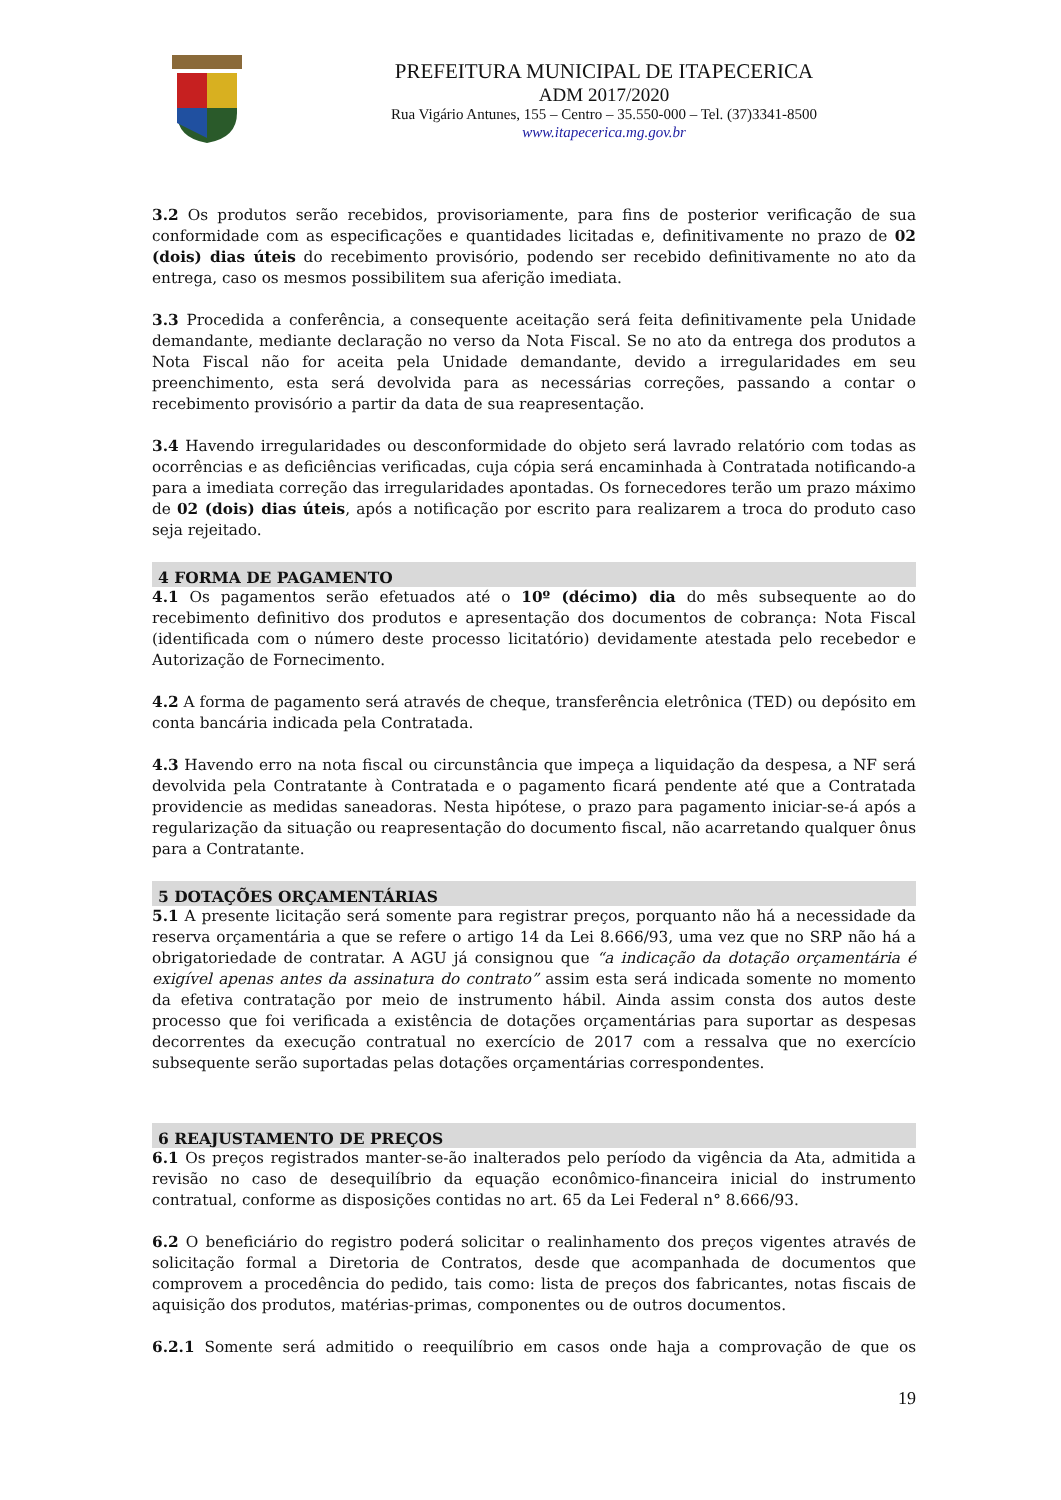PREFEITURA MUNICIPAL DE ITAPECERICA
ADM 2017/2020
Rua Vigário Antunes, 155 – Centro – 35.550-000 – Tel. (37)3341-8500
www.itapecerica.mg.gov.br
3.2 Os produtos serão recebidos, provisoriamente, para fins de posterior verificação de sua conformidade com as especificações e quantidades licitadas e, definitivamente no prazo de 02 (dois) dias úteis do recebimento provisório, podendo ser recebido definitivamente no ato da entrega, caso os mesmos possibilitem sua aferição imediata.
3.3 Procedida a conferência, a consequente aceitação será feita definitivamente pela Unidade demandante, mediante declaração no verso da Nota Fiscal. Se no ato da entrega dos produtos a Nota Fiscal não for aceita pela Unidade demandante, devido a irregularidades em seu preenchimento, esta será devolvida para as necessárias correções, passando a contar o recebimento provisório a partir da data de sua reapresentação.
3.4 Havendo irregularidades ou desconformidade do objeto será lavrado relatório com todas as ocorrências e as deficiências verificadas, cuja cópia será encaminhada à Contratada notificando-a para a imediata correção das irregularidades apontadas. Os fornecedores terão um prazo máximo de 02 (dois) dias úteis, após a notificação por escrito para realizarem a troca do produto caso seja rejeitado.
4 FORMA DE PAGAMENTO
4.1 Os pagamentos serão efetuados até o 10º (décimo) dia do mês subsequente ao do recebimento definitivo dos produtos e apresentação dos documentos de cobrança: Nota Fiscal (identificada com o número deste processo licitatório) devidamente atestada pelo recebedor e Autorização de Fornecimento.
4.2 A forma de pagamento será através de cheque, transferência eletrônica (TED) ou depósito em conta bancária indicada pela Contratada.
4.3 Havendo erro na nota fiscal ou circunstância que impeça a liquidação da despesa, a NF será devolvida pela Contratante à Contratada e o pagamento ficará pendente até que a Contratada providencie as medidas saneadoras. Nesta hipótese, o prazo para pagamento iniciar-se-á após a regularização da situação ou reapresentação do documento fiscal, não acarretando qualquer ônus para a Contratante.
5 DOTAÇÕES ORÇAMENTÁRIAS
5.1 A presente licitação será somente para registrar preços, porquanto não há a necessidade da reserva orçamentária a que se refere o artigo 14 da Lei 8.666/93, uma vez que no SRP não há a obrigatoriedade de contratar. A AGU já consignou que “a indicação da dotação orçamentária é exigível apenas antes da assinatura do contrato” assim esta será indicada somente no momento da efetiva contratação por meio de instrumento hábil. Ainda assim consta dos autos deste processo que foi verificada a existência de dotações orçamentárias para suportar as despesas decorrentes da execução contratual no exercício de 2017 com a ressalva que no exercício subsequente serão suportadas pelas dotações orçamentárias correspondentes.
6 REAJUSTAMENTO DE PREÇOS
6.1 Os preços registrados manter-se-ão inalterados pelo período da vigência da Ata, admitida a revisão no caso de desequilíbrio da equação econômico-financeira inicial do instrumento contratual, conforme as disposições contidas no art. 65 da Lei Federal n° 8.666/93.
6.2 O beneficiário do registro poderá solicitar o realinhamento dos preços vigentes através de solicitação formal a Diretoria de Contratos, desde que acompanhada de documentos que comprovem a procedência do pedido, tais como: lista de preços dos fabricantes, notas fiscais de aquisição dos produtos, matérias-primas, componentes ou de outros documentos.
6.2.1 Somente será admitido o reequilíbrio em casos onde haja a comprovação de que os
19